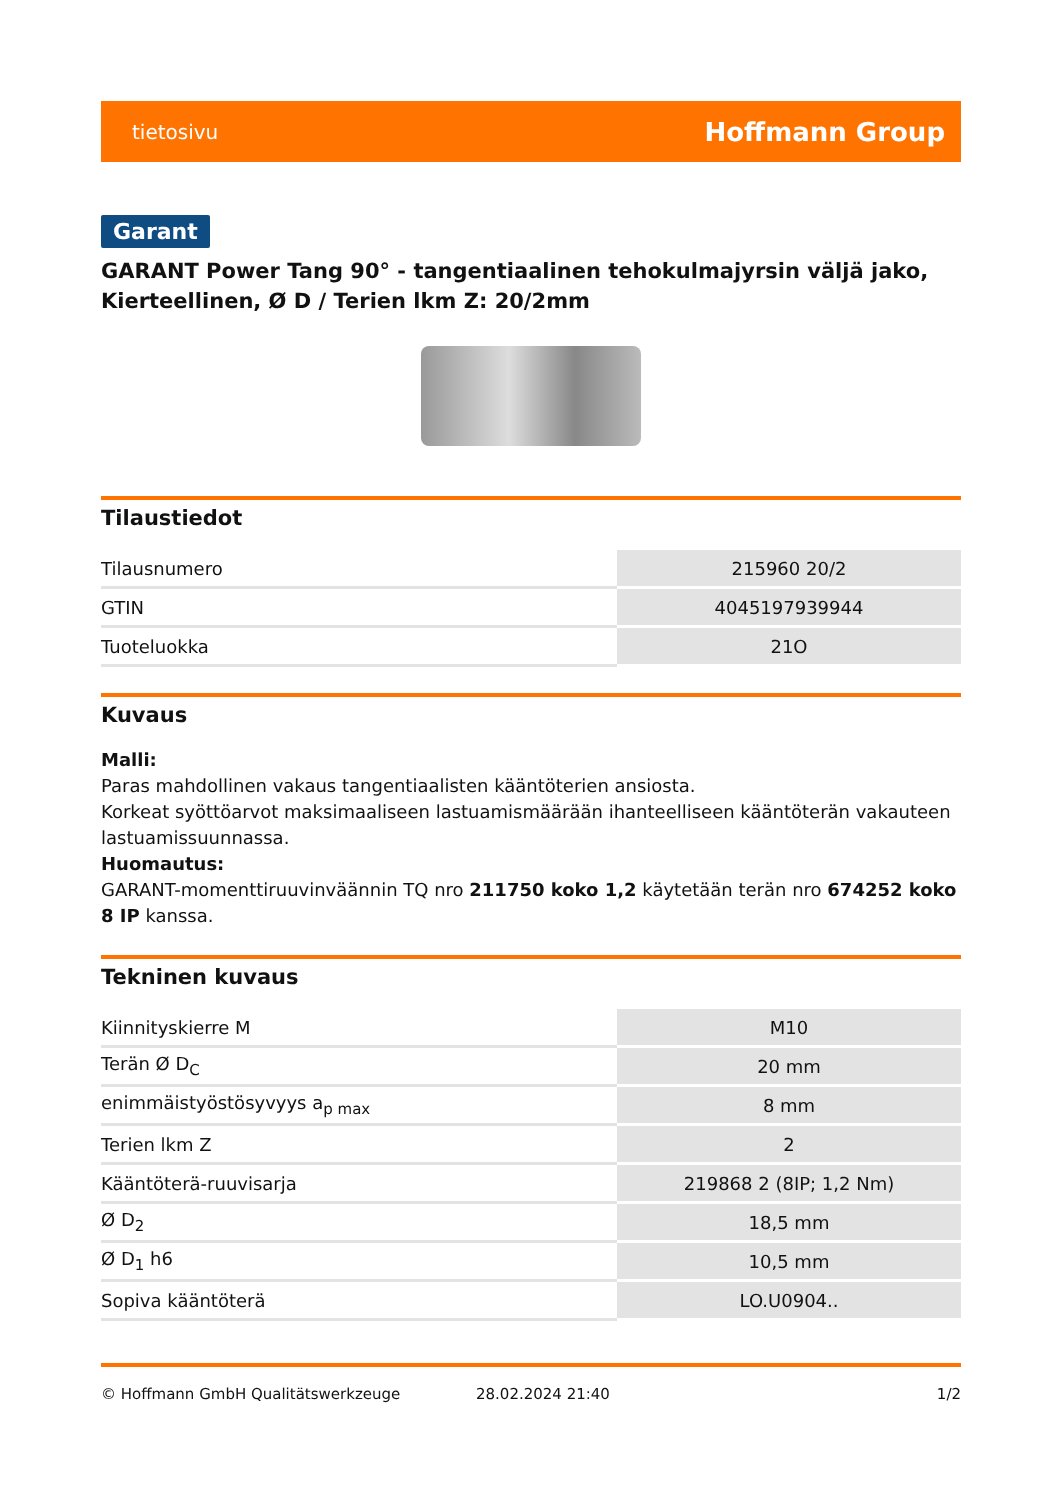tietosivu Hoffmann Group
Garant
GARANT Power Tang 90° - tangentiaalinen tehokulmajyrsin väljä jako, Kierteellinen, Ø D / Terien lkm Z: 20/2mm
Tilaustiedot
| Tilausnumero | 215960 20/2 |
| GTIN | 4045197939944 |
| Tuoteluokka | 21O |
Kuvaus
Malli:
Paras mahdollinen vakaus tangentiaalisten kääntöterien ansiosta.
Korkeat syöttöarvot maksimaaliseen lastuamismäärään ihanteelliseen kääntöterän vakauteen lastuamissuunnassa.
Huomautus:
GARANT-momenttiruuvinväännin TQ nro 211750 koko 1,2 käytetään terän nro 674252 koko 8 IP kanssa.
Tekninen kuvaus
| Kiinnityskierre M | M10 |
| Terän Ø D<sub>C</sub> | 20 mm |
| enimmäistyöstösyvyys a<sub>p max</sub> | 8 mm |
| Terien lkm Z | 2 |
| Kääntöterä-ruuvisarja | 219868 2 (8IP; 1,2 Nm) |
| Ø D<sub>2</sub> | 18,5 mm |
| Ø D<sub>1</sub> h6 | 10,5 mm |
| Sopiva kääntöterä | LO.U0904.. |
© Hoffmann GmbH Qualitätswerkzeuge 28.02.2024 21:40 1/2